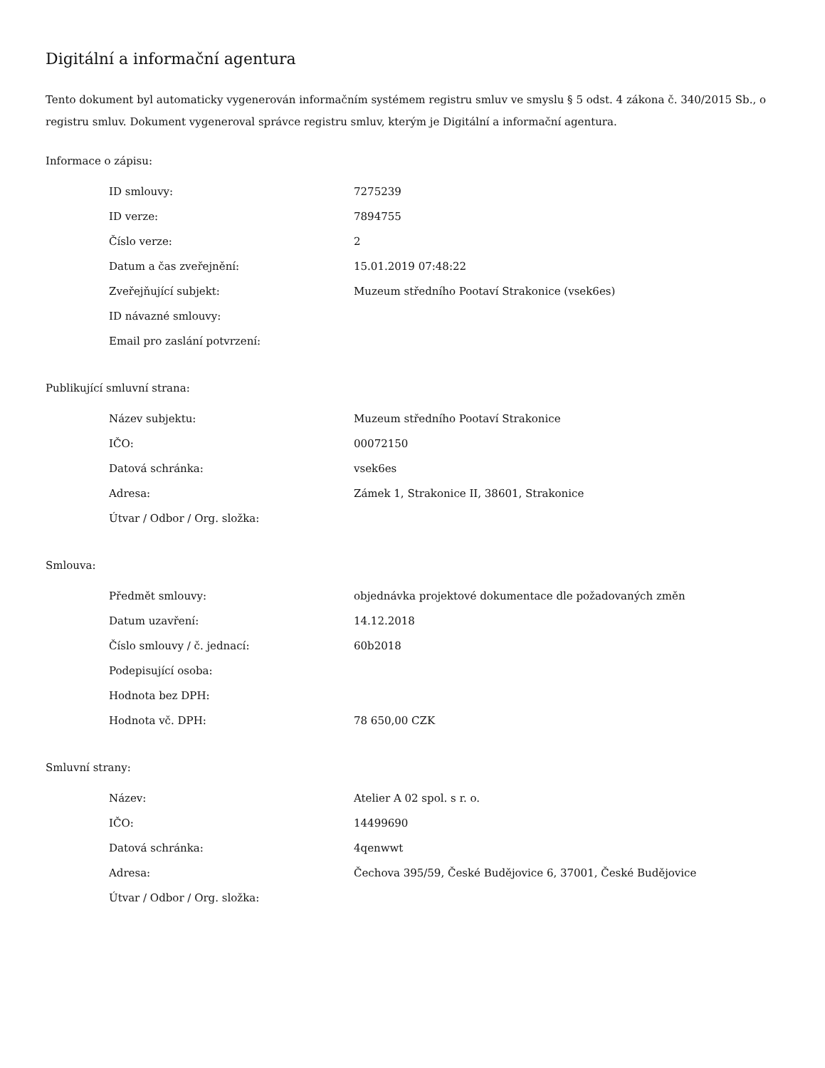Digitální a informační agentura
Tento dokument byl automaticky vygenerován informačním systémem registru smluv ve smyslu § 5 odst. 4 zákona č. 340/2015 Sb., o registru smluv. Dokument vygeneroval správce registru smluv, kterým je Digitální a informační agentura.
Informace o zápisu:
| ID smlouvy: | 7275239 |
| ID verze: | 7894755 |
| Číslo verze: | 2 |
| Datum a čas zveřejnění: | 15.01.2019 07:48:22 |
| Zveřejňující subjekt: | Muzeum středního Pootaví Strakonice (vsek6es) |
| ID návazné smlouvy: | |
| Email pro zaslání potvrzení: | |
Publikující smluvní strana:
| Název subjektu: | Muzeum středního Pootaví Strakonice |
| IČO: | 00072150 |
| Datová schránka: | vsek6es |
| Adresa: | Zámek 1, Strakonice II, 38601, Strakonice |
| Útvar / Odbor / Org. složka: | |
Smlouva:
| Předmět smlouvy: | objednávka projektové dokumentace dle požadovaných změn |
| Datum uzavření: | 14.12.2018 |
| Číslo smlouvy / č. jednací: | 60b2018 |
| Podepisující osoba: | |
| Hodnota bez DPH: | |
| Hodnota vč. DPH: | 78 650,00 CZK |
Smluvní strany:
| Název: | Atelier A 02 spol. s r. o. |
| IČO: | 14499690 |
| Datová schránka: | 4qenwwt |
| Adresa: | Čechova 395/59, České Budějovice 6, 37001, České Budějovice |
| Útvar / Odbor / Org. složka: | |